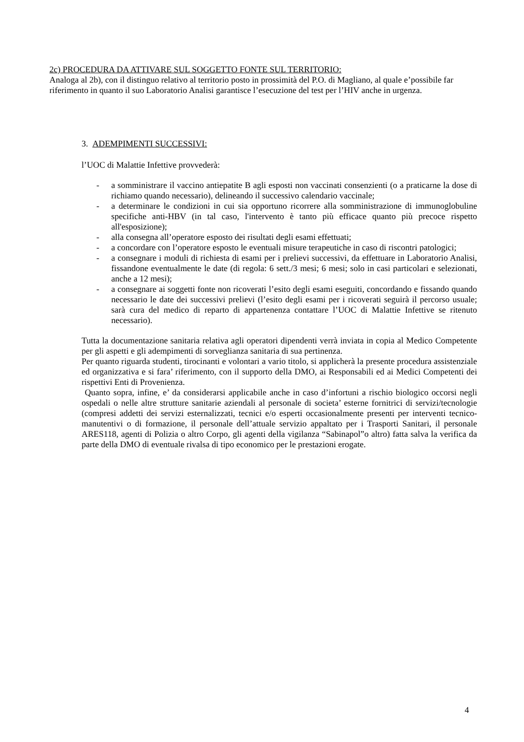2c) PROCEDURA DA ATTIVARE SUL SOGGETTO FONTE SUL TERRITORIO:
Analoga al 2b), con il distinguo relativo al territorio posto in prossimità del P.O. di Magliano, al quale e’possibile far riferimento in quanto il suo Laboratorio Analisi garantisce l’esecuzione del test per l’HIV anche in urgenza.
3. ADEMPIMENTI SUCCESSIVI:
l’UOC di Malattie Infettive provvederà:
- a somministrare il vaccino antiepatite B agli esposti non vaccinati consenzienti (o a praticarne la dose di richiamo quando necessario), delineando il successivo calendario vaccinale;
- a determinare le condizioni in cui sia opportuno ricorrere alla somministrazione di immunoglobuline specifiche anti-HBV (in tal caso, l'intervento è tanto più efficace quanto più precoce rispetto all'esposizione);
- alla consegna all’operatore esposto dei risultati degli esami effettuati;
- a concordare con l’operatore esposto le eventuali misure terapeutiche in caso di riscontri patologici;
- a consegnare i moduli di richiesta di esami per i prelievi successivi, da effettuare in Laboratorio Analisi, fissandone eventualmente le date (di regola: 6 sett./3 mesi; 6 mesi; solo in casi particolari e selezionati, anche a 12 mesi);
- a consegnare ai soggetti fonte non ricoverati l’esito degli esami eseguiti, concordando e fissando quando necessario le date dei successivi prelievi (l’esito degli esami per i ricoverati seguirà il percorso usuale; sarà cura del medico di reparto di appartenenza contattare l’UOC di Malattie Infettive se ritenuto necessario).
Tutta la documentazione sanitaria relativa agli operatori dipendenti verrà inviata in copia al Medico Competente per gli aspetti e gli adempimenti di sorveglianza sanitaria di sua pertinenza.
Per quanto riguarda studenti, tirocinanti e volontari a vario titolo, si applicherà la presente procedura assistenziale ed organizzativa e si fara’ riferimento, con il supporto della DMO, ai Responsabili ed ai Medici Competenti dei rispettivi Enti di Provenienza.
Quanto sopra, infine, e’ da considerarsi applicabile anche in caso d’infortuni a rischio biologico occorsi negli ospedali o nelle altre strutture sanitarie aziendali al personale di societa’ esterne fornitrici di servizi/tecnologie (compresi addetti dei servizi esternalizzati, tecnici e/o esperti occasionalmente presenti per interventi tecnico-manutentivi o di formazione, il personale dell’attuale servizio appaltato per i Trasporti Sanitari, il personale ARES118, agenti di Polizia o altro Corpo, gli agenti della vigilanza “Sabinapol”o altro) fatta salva la verifica da parte della DMO di eventuale rivalsa di tipo economico per le prestazioni erogate.
4